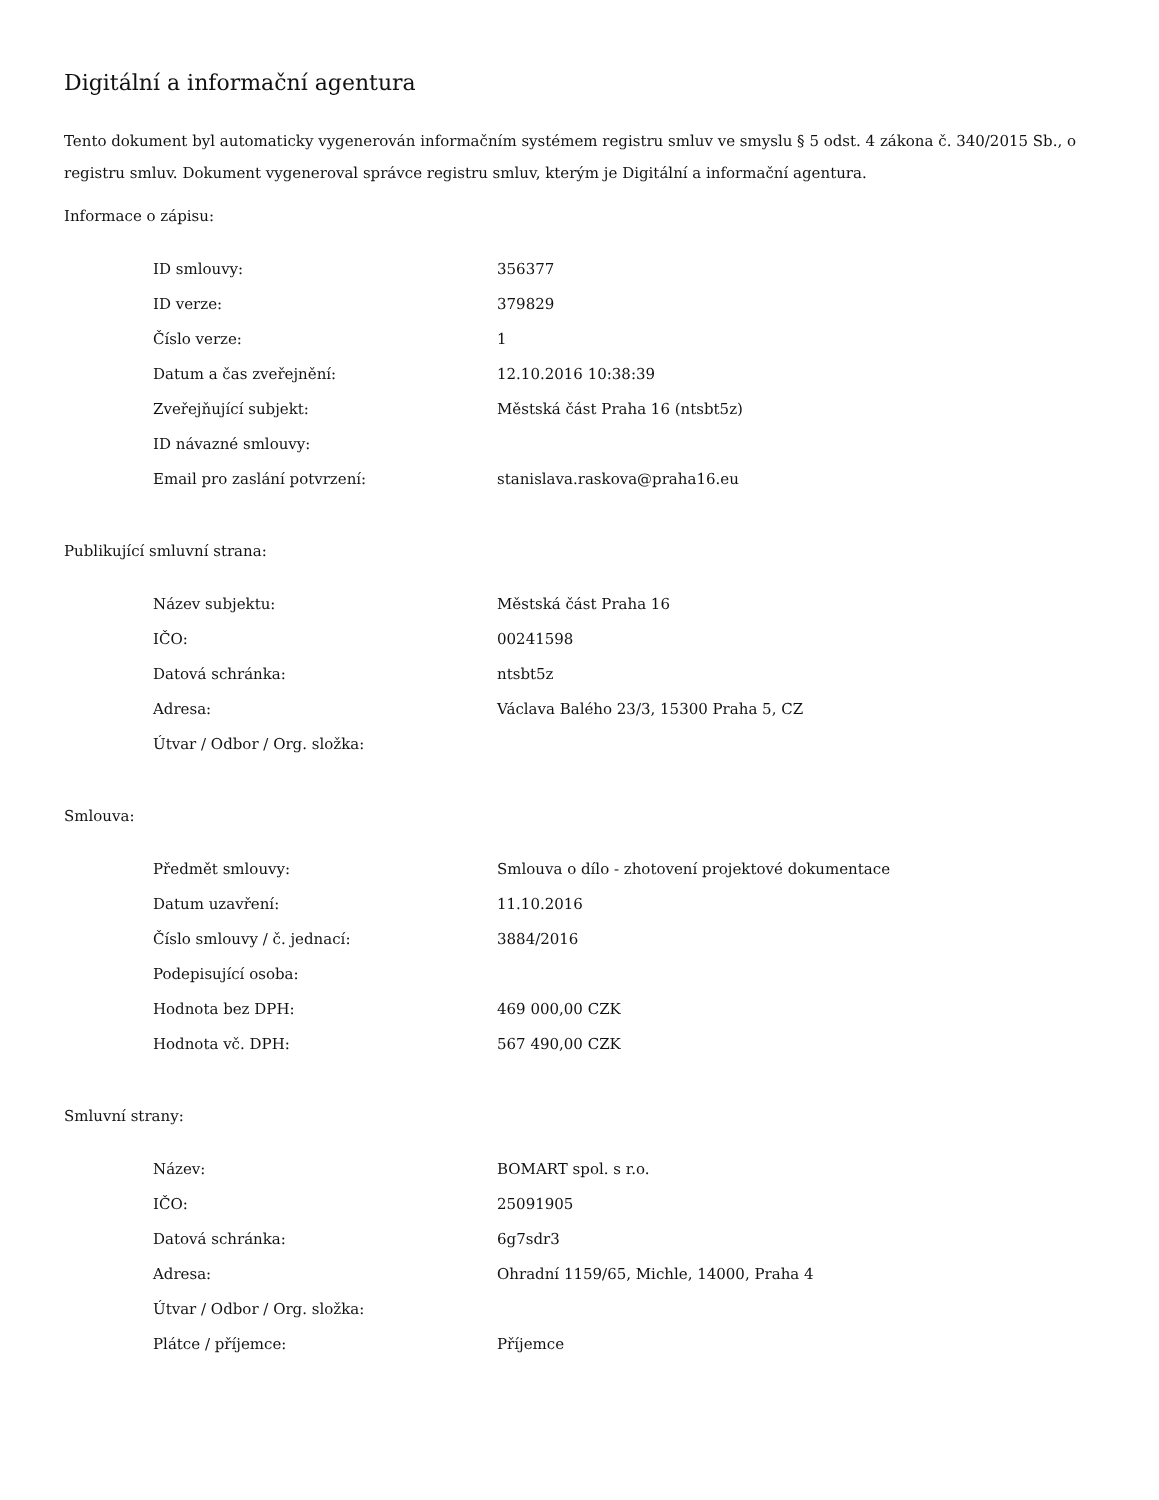Digitální a informační agentura
Tento dokument byl automaticky vygenerován informačním systémem registru smluv ve smyslu § 5 odst. 4 zákona č. 340/2015 Sb., o registru smluv. Dokument vygeneroval správce registru smluv, kterým je Digitální a informační agentura.
Informace o zápisu:
| ID smlouvy: | 356377 |
| ID verze: | 379829 |
| Číslo verze: | 1 |
| Datum a čas zveřejnění: | 12.10.2016 10:38:39 |
| Zveřejňující subjekt: | Městská část Praha 16 (ntsbt5z) |
| ID návazné smlouvy: | |
| Email pro zaslání potvrzení: | stanislava.raskova@praha16.eu |
Publikující smluvní strana:
| Název subjektu: | Městská část Praha 16 |
| IČO: | 00241598 |
| Datová schránka: | ntsbt5z |
| Adresa: | Václava Balého 23/3, 15300 Praha 5, CZ |
| Útvar / Odbor / Org. složka: | |
Smlouva:
| Předmět smlouvy: | Smlouva o dílo - zhotovení projektové dokumentace |
| Datum uzavření: | 11.10.2016 |
| Číslo smlouvy / č. jednací: | 3884/2016 |
| Podepisující osoba: | |
| Hodnota bez DPH: | 469 000,00 CZK |
| Hodnota vč. DPH: | 567 490,00 CZK |
Smluvní strany:
| Název: | BOMART spol. s r.o. |
| IČO: | 25091905 |
| Datová schránka: | 6g7sdr3 |
| Adresa: | Ohradní 1159/65, Michle, 14000, Praha 4 |
| Útvar / Odbor / Org. složka: | |
| Plátce / příjemce: | Příjemce |